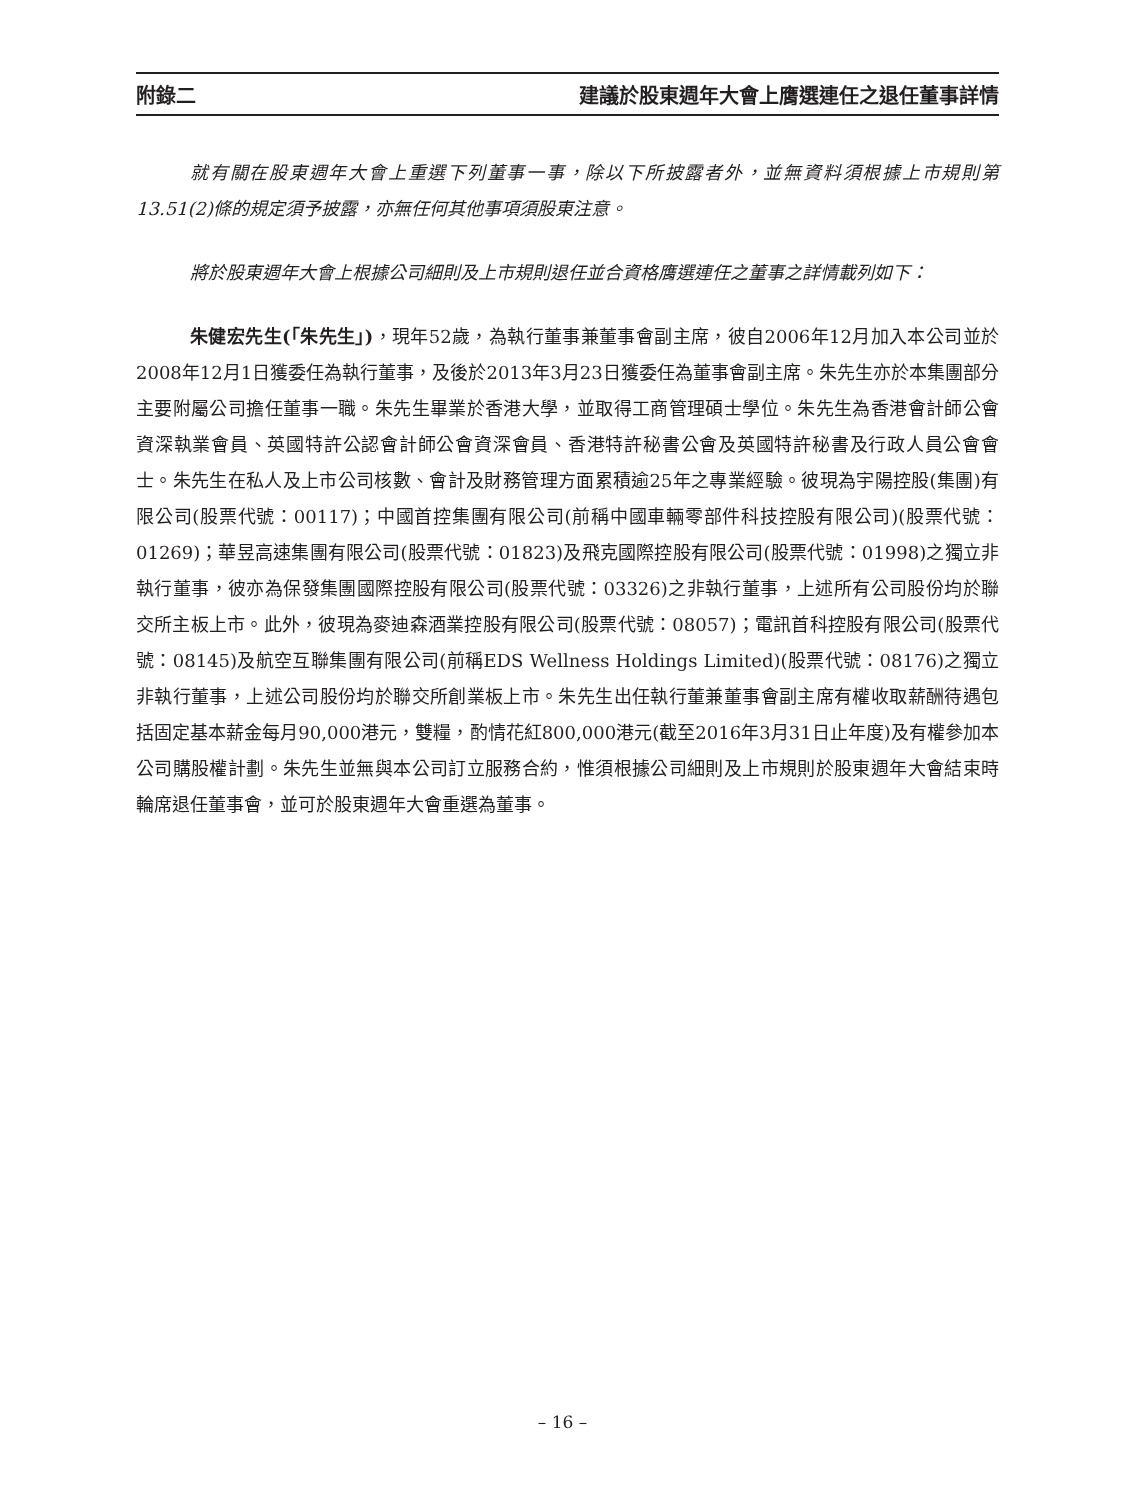附錄二 建議於股東週年大會上膺選連任之退任董事詳情
就有關在股東週年大會上重選下列董事一事，除以下所披露者外，並無資料須根據上市規則第13.51(2)條的規定須予披露，亦無任何其他事項須股東注意。
將於股東週年大會上根據公司細則及上市規則退任並合資格膺選連任之董事之詳情載列如下：
朱健宏先生(「朱先生」)，現年52歲，為執行董事兼董事會副主席，彼自2006年12月加入本公司並於2008年12月1日獲委任為執行董事，及後於2013年3月23日獲委任為董事會副主席。朱先生亦於本集團部分主要附屬公司擔任董事一職。朱先生畢業於香港大學，並取得工商管理碩士學位。朱先生為香港會計師公會資深執業會員、英國特許公認會計師公會資深會員、香港特許秘書公會及英國特許秘書及行政人員公會會士。朱先生在私人及上市公司核數、會計及財務管理方面累積逾25年之專業經驗。彼現為宇陽控股(集團)有限公司(股票代號：00117)；中國首控集團有限公司(前稱中國車輛零部件科技控股有限公司)(股票代號：01269)；華昱高速集團有限公司(股票代號：01823)及飛克國際控股有限公司(股票代號：01998)之獨立非執行董事，彼亦為保發集團國際控股有限公司(股票代號：03326)之非執行董事，上述所有公司股份均於聯交所主板上市。此外，彼現為麥迪森酒業控股有限公司(股票代號：08057)；電訊首科控股有限公司(股票代號：08145)及航空互聯集團有限公司(前稱EDS Wellness Holdings Limited)(股票代號：08176)之獨立非執行董事，上述公司股份均於聯交所創業板上市。朱先生出任執行董兼董事會副主席有權收取薪酬待遇包括固定基本薪金每月90,000港元，雙糧，酌情花紅800,000港元(截至2016年3月31日止年度)及有權參加本公司購股權計劃。朱先生並無與本公司訂立服務合約，惟須根據公司細則及上市規則於股東週年大會結束時輪席退任董事會，並可於股東週年大會重選為董事。
– 16 –